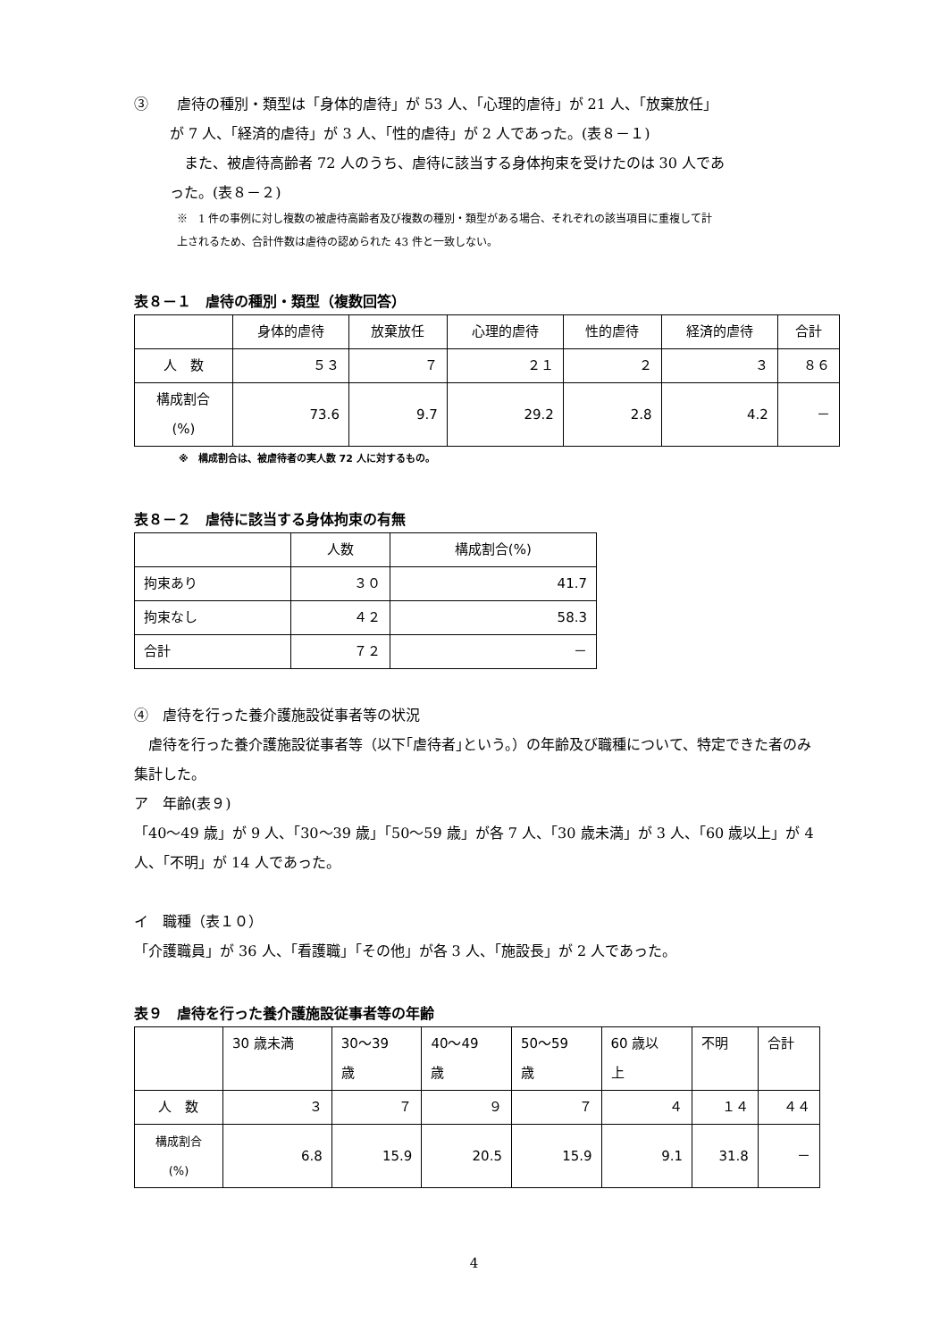③　　虐待の種別・類型は「身体的虐待」が 53 人、「心理的虐待」が 21 人、「放棄放任」
が 7 人、「経済的虐待」が 3 人、「性的虐待」が 2 人であった。(表８－１)
　また、被虐待高齢者 72 人のうち、虐待に該当する身体拘束を受けたのは 30 人であ
った。(表８－２)
※　1 件の事例に対し複数の被虐待高齢者及び複数の種別・類型がある場合、それぞれの該当項目に重複して計
上されるため、合計件数は虐待の認められた 43 件と一致しない。
表８－１　虐待の種別・類型（複数回答）
| | 身体的虐待 | 放棄放任 | 心理的虐待 | 性的虐待 | 経済的虐待 | 合計 |
| --- | --- | --- | --- | --- | --- | --- |
| 人 数 | ５３ | ７ | ２１ | ２ | ３ | ８６ |
| 構成割合 (%) | 73.6 | 9.7 | 29.2 | 2.8 | 4.2 | － |
※　構成割合は、被虐待者の実人数 72 人に対するもの。
表８－２　虐待に該当する身体拘束の有無
| | 人数 | 構成割合(%) |
| --- | --- | --- |
| 拘束あり | ３０ | 41.7 |
| 拘束なし | ４２ | 58.3 |
| 合計 | ７２ | － |
④　虐待を行った養介護施設従事者等の状況
　虐待を行った養介護施設従事者等（以下｢虐待者｣という。）の年齢及び職種について、特定できた者のみ集計した。
ア　年齢(表９)
「40～49 歳」が 9 人、「30～39 歳」「50～59 歳」が各 7 人、「30 歳未満」が 3 人、「60 歳以上」が 4 人、「不明」が 14 人であった。
イ　職種（表１０）
「介護職員」が 36 人、「看護職」「その他」が各 3 人、「施設長」が 2 人であった。
表９　虐待を行った養介護施設従事者等の年齢
| | 30 歳未満 | 30～39 歳 | 40～49 歳 | 50～59 歳 | 60 歳以 上 | 不明 | 合計 |
| --- | --- | --- | --- | --- | --- | --- | --- |
| 人 数 | ３ | ７ | ９ | ７ | ４ | １４ | ４４ |
| 構成割合 (%) | 6.8 | 15.9 | 20.5 | 15.9 | 9.1 | 31.8 | － |
4